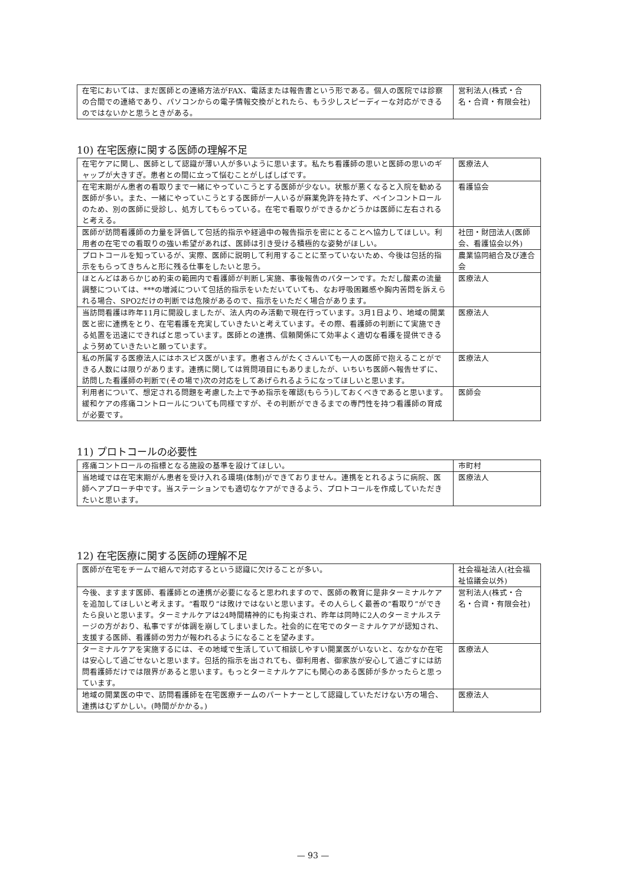| 在宅においては、まだ医師との連絡方法がFAX、電話または報告書という形である。個人の医院では診察の合間での連絡であり、パソコンからの電子情報交換がとれたら、もう少しスピーディーな対応ができるのではないかと思うときがある。 | 営利法人(株式・合名・合資・有限会社) |
10) 在宅医療に関する医師の理解不足
| 在宅ケアに関し、医師として認識が薄い人が多いように思います。私たち看護師の思いと医師の思いのギャップが大きすぎ。患者との間に立って悩むことがしばしばです。 | 医療法人 |
| 在宅末期がん患者の看取りまで一緒にやっていこうとする医師が少ない。状態が悪くなると入院を勧める医師が多い。また、一緒にやっていこうとする医師が一人いるが麻薬免許を持たず、ペインコントロールのため、別の医師に受診し、処方してもらっている。在宅で看取りができるかどうかは医師に左右されると考える。 | 看護協会 |
| 医師が訪問看護師の力量を評価して包括的指示や経過中の報告指示を密にとることへ協力してほしい。利用者の在宅での看取りの強い希望があれば、医師は引き受ける積極的な姿勢がほしい。 | 社団・財団法人(医師会、看護協会以外) |
| プロトコールを知っているが、実際、医師に説明して利用することに至っていないため、今後は包括的指示をもらってきちんと形に残る仕事をしたいと思う。 | 農業協同組合及び連合会 |
| ほとんどはあらかじめ約束の範囲内で看護師が判断し実施、事後報告のパターンです。ただし酸素の流量調整については、***の増減について包括的指示をいただいていても、なお呼吸困難感や胸内苦悶を訴えられる場合、SPO2だけの判断では危険があるので、指示をいただく場合があります。 | 医療法人 |
| 当訪問看護は昨年11月に開設しましたが、法人内のみ活動で現在行っています。3月1日より、地域の開業医と密に連携をとり、在宅看護を充実していきたいと考えています。その際、看護師の判断にて実施できる処置を迅速にできればと思っています。医師との連携、信頼関係にて効率よく適切な看護を提供できるよう努めていきたいと願っています。 | 医療法人 |
| 私の所属する医療法人にはホスピス医がいます。患者さんがたくさんいても一人の医師で抱えることができる人数には限りがあります。連携に関しては質問項目にもありましたが、いちいち医師へ報告せずに、訪問した看護師の判断で(その場で)次の対応をしてあげられるようになってほしいと思います。 | 医療法人 |
| 利用者について、想定される問題を考慮した上で予め指示を確認(もらう)しておくべきであると思います。緩和ケアの疼痛コントロールについても同様ですが、その判断ができるまでの専門性を持つ看護師の育成が必要です。 | 医師会 |
11) プロトコールの必要性
| 疼痛コントロールの指標となる施設の基準を設けてほしい。 | 市町村 |
| 当地域では在宅末期がん患者を受け入れる環境(体制)ができておりません。連携をとれるように病院、医師へアプローチ中です。当ステーションでも適切なケアができるよう、プロトコールを作成していただきたいと思います。 | 医療法人 |
12) 在宅医療に関する医師の理解不足
| 医師が在宅をチームで組んで対応するという認識に欠けることが多い。 | 社会福祉法人(社会福祉協議会以外) |
| 今後、ますます医師、看護師との連携が必要になると思われますので、医師の教育に是非ターミナルケアを追加してほしいと考えます。“看取り”は敗けではないと思います。その人らしく最善の“看取り”ができたら良いと思います。ターミナルケアは24時間精神的にも拘束され、昨年は同時に2人のターミナルステージの方がおり、私事ですが体調を崩してしまいました。社会的に在宅でのターミナルケアが認知され、支援する医師、看護師の労力が報われるようになることを望みます。 | 営利法人(株式・合名・合資・有限会社) |
| ターミナルケアを実施するには、その地域で生活していて相談しやすい開業医がいないと、なかなか在宅は安心して過ごせないと思います。包括的指示を出されても、御利用者、御家族が安心して過ごすには訪問看護師だけでは限界があると思います。もっとターミナルケアにも関心のある医師が多かったらと思っています。 | 医療法人 |
| 地域の開業医の中で、訪問看護師を在宅医療チームのパートナーとして認識していただけない方の場合、連携はむずかしい。(時間がかかる。) | 医療法人 |
— 93 —